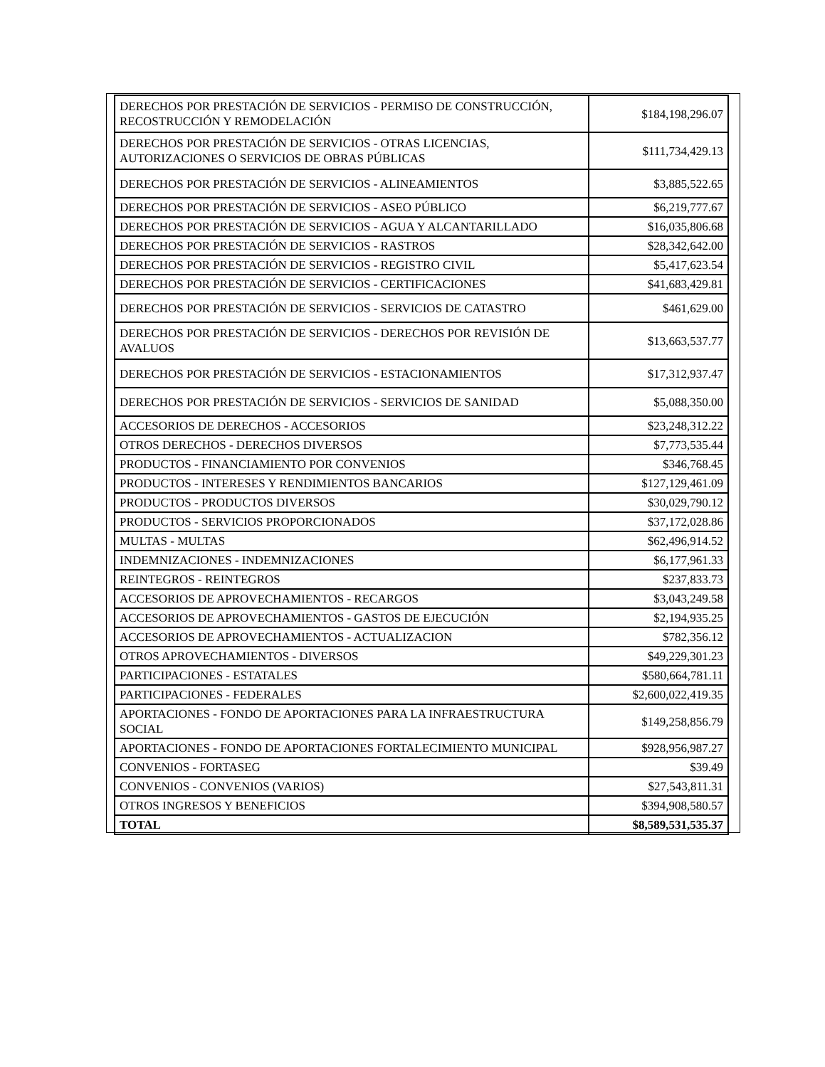| DERECHOS POR PRESTACIÓN DE SERVICIOS - PERMISO DE CONSTRUCCIÓN, RECOSTRUCCIÓN Y REMODELACIÓN | $184,198,296.07 |
| DERECHOS POR PRESTACIÓN DE SERVICIOS - OTRAS LICENCIAS, AUTORIZACIONES O SERVICIOS DE OBRAS PÚBLICAS | $111,734,429.13 |
| DERECHOS POR PRESTACIÓN DE SERVICIOS - ALINEAMIENTOS | $3,885,522.65 |
| DERECHOS POR PRESTACIÓN DE SERVICIOS - ASEO PÚBLICO | $6,219,777.67 |
| DERECHOS POR PRESTACIÓN DE SERVICIOS - AGUA Y ALCANTARILLADO | $16,035,806.68 |
| DERECHOS POR PRESTACIÓN DE SERVICIOS - RASTROS | $28,342,642.00 |
| DERECHOS POR PRESTACIÓN DE SERVICIOS - REGISTRO CIVIL | $5,417,623.54 |
| DERECHOS POR PRESTACIÓN DE SERVICIOS - CERTIFICACIONES | $41,683,429.81 |
| DERECHOS POR PRESTACIÓN DE SERVICIOS - SERVICIOS DE CATASTRO | $461,629.00 |
| DERECHOS POR PRESTACIÓN DE SERVICIOS - DERECHOS POR REVISIÓN DE AVALUOS | $13,663,537.77 |
| DERECHOS POR PRESTACIÓN DE SERVICIOS - ESTACIONAMIENTOS | $17,312,937.47 |
| DERECHOS POR PRESTACIÓN DE SERVICIOS - SERVICIOS DE SANIDAD | $5,088,350.00 |
| ACCESORIOS DE DERECHOS - ACCESORIOS | $23,248,312.22 |
| OTROS DERECHOS - DERECHOS DIVERSOS | $7,773,535.44 |
| PRODUCTOS - FINANCIAMIENTO POR CONVENIOS | $346,768.45 |
| PRODUCTOS - INTERESES Y RENDIMIENTOS BANCARIOS | $127,129,461.09 |
| PRODUCTOS - PRODUCTOS DIVERSOS | $30,029,790.12 |
| PRODUCTOS - SERVICIOS PROPORCIONADOS | $37,172,028.86 |
| MULTAS - MULTAS | $62,496,914.52 |
| INDEMNIZACIONES - INDEMNIZACIONES | $6,177,961.33 |
| REINTEGROS - REINTEGROS | $237,833.73 |
| ACCESORIOS DE APROVECHAMIENTOS - RECARGOS | $3,043,249.58 |
| ACCESORIOS DE APROVECHAMIENTOS - GASTOS DE EJECUCIÓN | $2,194,935.25 |
| ACCESORIOS DE APROVECHAMIENTOS - ACTUALIZACION | $782,356.12 |
| OTROS APROVECHAMIENTOS - DIVERSOS | $49,229,301.23 |
| PARTICIPACIONES - ESTATALES | $580,664,781.11 |
| PARTICIPACIONES - FEDERALES | $2,600,022,419.35 |
| APORTACIONES - FONDO DE APORTACIONES PARA LA INFRAESTRUCTURA SOCIAL | $149,258,856.79 |
| APORTACIONES - FONDO DE APORTACIONES FORTALECIMIENTO MUNICIPAL | $928,956,987.27 |
| CONVENIOS - FORTASEG | $39.49 |
| CONVENIOS - CONVENIOS (VARIOS) | $27,543,811.31 |
| OTROS INGRESOS Y BENEFICIOS | $394,908,580.57 |
| TOTAL | $8,589,531,535.37 |